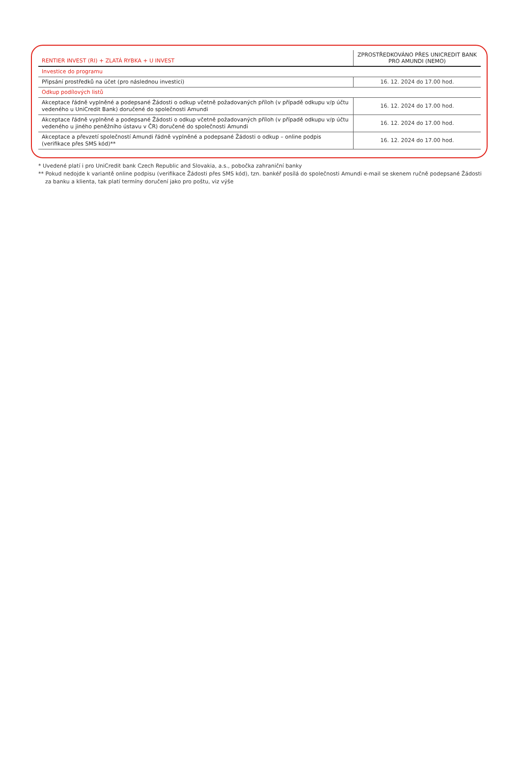| RENTIER INVEST (RI) + ZLATÁ RYBKA + U INVEST | ZPROSTŘEDKOVÁNO PŘES UNICREDIT BANK PRO AMUNDI (NEMO) |
| --- | --- |
| Investice do programu | |
| Připsání prostředků na účet (pro následnou investici) | 16. 12. 2024 do 17.00 hod. |
| Odkup podílových listů | |
| Akceptace řádně vyplněné a podepsané Žádosti o odkup včetně požadovaných příloh (v případě odkupu v/p účtu vedeného u UniCredit Bank) doručené do společnosti Amundi | 16. 12. 2024 do 17.00 hod. |
| Akceptace řádně vyplněné a podepsané Žádosti o odkup včetně požadovaných příloh (v případě odkupu v/p účtu vedeného u jiného peněžního ústavu v ČR) doručené do společnosti Amundi | 16. 12. 2024 do 17.00 hod. |
| Akceptace a převzetí společností Amundi řádně vyplněné a podepsané Žádosti o odkup – online podpis (verifikace přes SMS kód)** | 16. 12. 2024 do 17.00 hod. |
* Uvedené platí i pro UniCredit bank Czech Republic and Slovakia, a.s., pobočka zahraniční banky
** Pokud nedojde k variantě online podpisu (verifikace Žádosti přes SMS kód), tzn. bankéř posílá do společnosti Amundi e-mail se skenem ručně podepsané Žádosti
za banku a klienta, tak platí termíny doručení jako pro poštu, viz výše